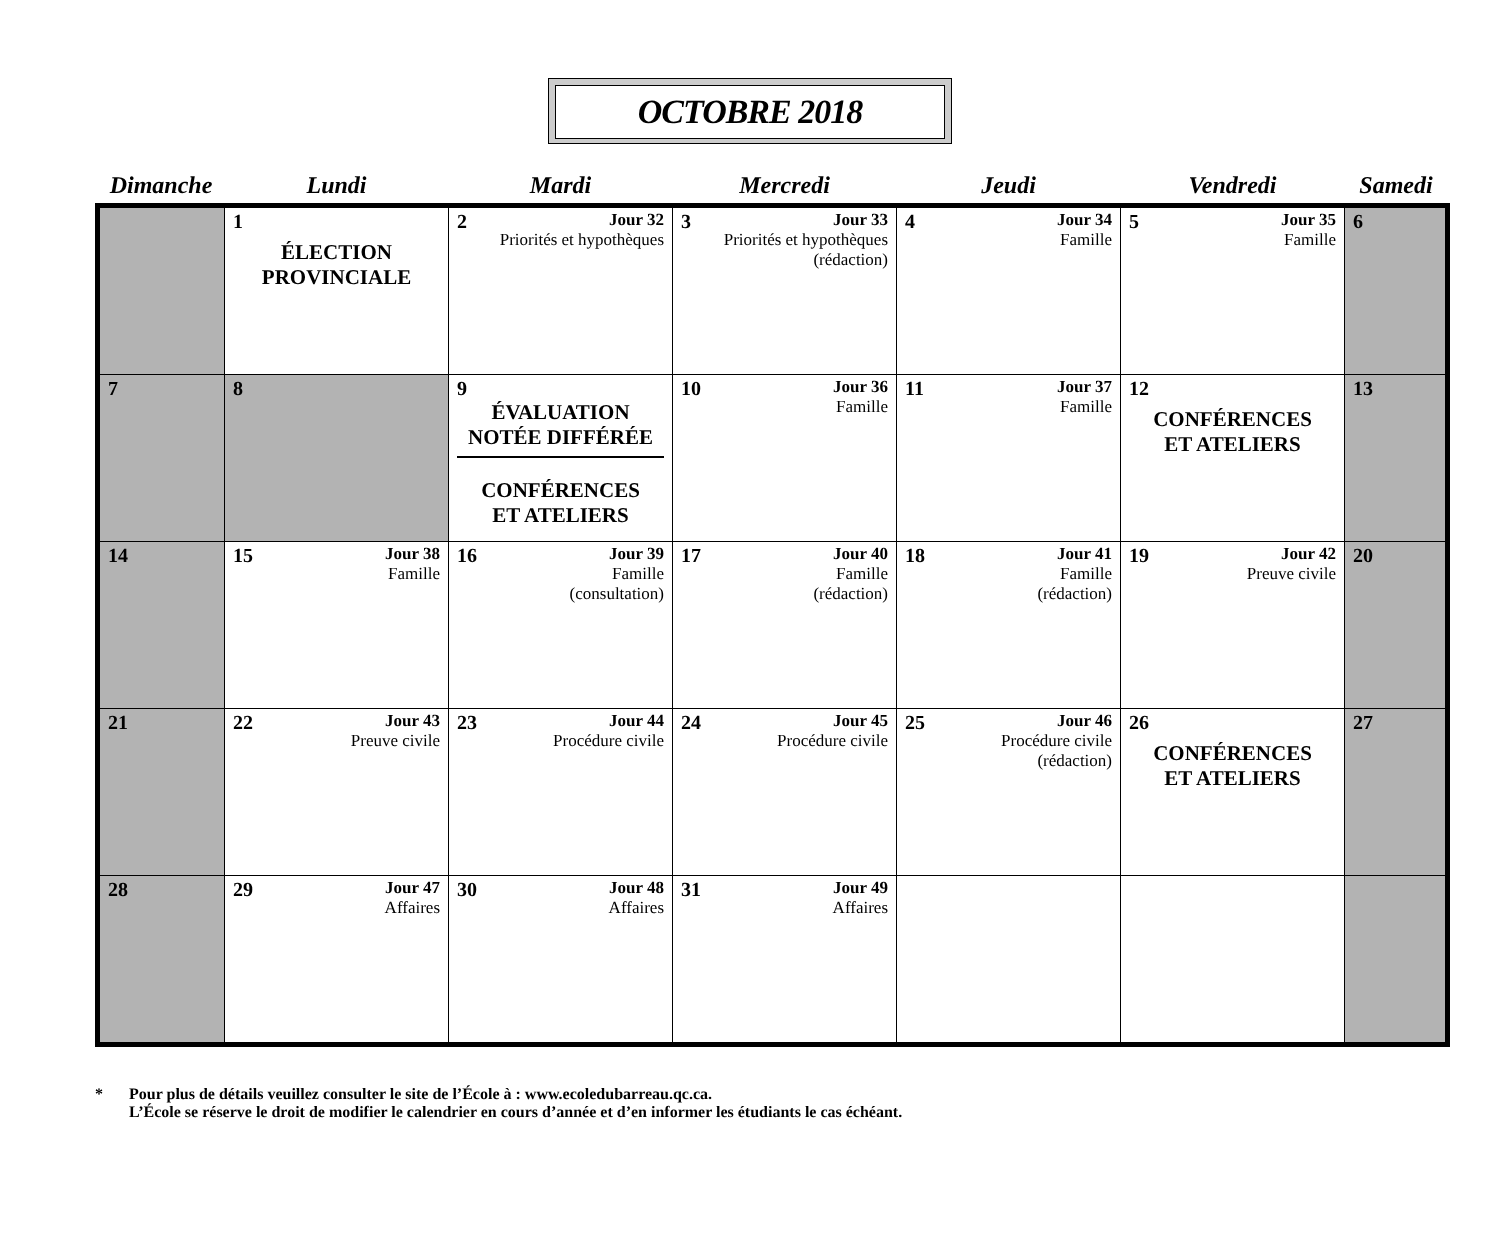OCTOBRE 2018
| Dimanche | Lundi | Mardi | Mercredi | Jeudi | Vendredi | Samedi |
| --- | --- | --- | --- | --- | --- | --- |
| | 1 ÉLECTION PROVINCIALE | 2 Jour 32 Priorités et hypothèques | 3 Jour 33 Priorités et hypothèques (rédaction) | 4 Jour 34 Famille | 5 Jour 35 Famille | 6 |
| 7 | 8 | 9 ÉVALUATION NOTÉE DIFFÉRÉE CONFÉRENCES ET ATELIERS | 10 Jour 36 Famille | 11 Jour 37 Famille | 12 CONFÉRENCES ET ATELIERS | 13 |
| 14 | 15 Jour 38 Famille | 16 Jour 39 Famille (consultation) | 17 Jour 40 Famille (rédaction) | 18 Jour 41 Famille (rédaction) | 19 Jour 42 Preuve civile | 20 |
| 21 | 22 Jour 43 Preuve civile | 23 Jour 44 Procédure civile | 24 Jour 45 Procédure civile | 25 Jour 46 Procédure civile (rédaction) | 26 CONFÉRENCES ET ATELIERS | 27 |
| 28 | 29 Jour 47 Affaires | 30 Jour 48 Affaires | 31 Jour 49 Affaires | | | |
* Pour plus de détails veuillez consulter le site de l’École à : www.ecoledubarreau.qc.ca.
L’École se réserve le droit de modifier le calendrier en cours d’année et d’en informer les étudiants le cas échéant.